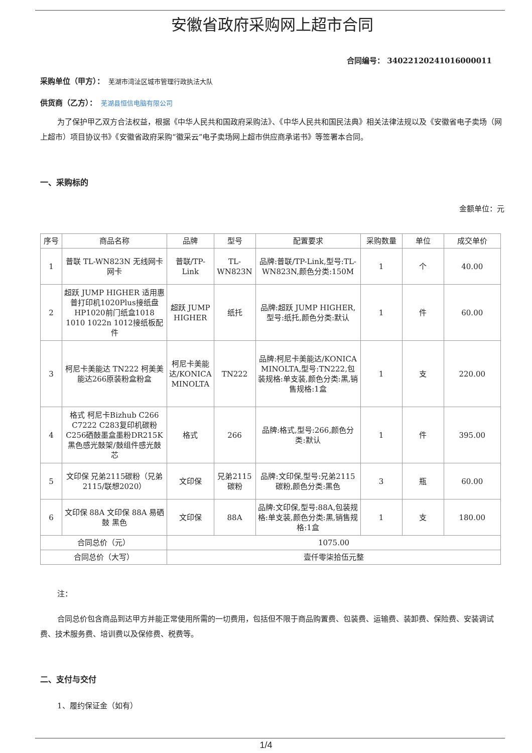安徽省政府采购网上超市合同
合同编号： 340221202410160000​11
采购单位（甲方）：　芜湖市湾沚区城市管理行政执法大队
供货商（乙方）：　芜湖县恒信电脑有限公司
为了保护甲乙双方合法权益，根据《中华人民共和国政府采购法》、《中华人民共和国民法典》相关法律法规以及《安徽省电子卖场（网上超市）项目协议书》《安徽省政府采购“徽采云”电子卖场网上超市供应商承诺书》等签署本合同。
一、采购标的
金额单位：元
| 序号 | 商品名称 | 品牌 | 型号 | 配置要求 | 采购数量 | 单位 | 成交单价 |
| --- | --- | --- | --- | --- | --- | --- | --- |
| 1 | 普联 TL-WN823N 无线网卡 网卡 | 普联/TP-Link | TL-WN823N | 品牌:普联/TP-Link,型号:TL-WN823N,颜色分类:150M | 1 | 个 | 40.00 |
| 2 | 超跃 JUMP HIGHER 适用惠普打印机1020Plus接纸盘HP1020前门纸盒1018 1010 1022n 1012接纸板配件 | 超跃 JUMP HIGHER | 纸托 | 品牌:超跃 JUMP HIGHER,型号:纸托,颜色分类:默认 | 1 | 件 | 60.00 |
| 3 | 柯尼卡美能达 TN222 柯美美能达266原装粉盒粉盒 | 柯尼卡美能达/KONICA MINOLTA | TN222 | 品牌:柯尼卡美能达/KONICA MINOLTA,型号:TN222,包装规格:单支装,颜色分类:黑,销售规格:1盒 | 1 | 支 | 220.00 |
| 4 | 格式 柯尼卡Bizhub C266 C7222 C283复印机碳粉C256硒鼓墨盒墨粉DR215K黑色感光鼓架/鼓组件感光鼓芯 | 格式 | 266 | 品牌:格式,型号:266,颜色分类:默认 | 1 | 件 | 395.00 |
| 5 | 文印保 兄弟2115碳粉（兄弟2115/联想2020） | 文印保 | 兄弟2115碳粉 | 品牌:文印保,型号:兄弟2115碳粉,颜色分类:黑色 | 3 | 瓶 | 60.00 |
| 6 | 文印保 88A 文印保 88A 易硒鼓 黑色 | 文印保 | 88A | 品牌:文印保,型号:88A,包装规格:单支装,颜色分类:黑,销售规格:1盒 | 1 | 支 | 180.00 |
| 合同总价（元） | | 1075.00 | | | | | |
| 合同总价（大写） | | 壹仟零柒拾伍元整 | | | | | |
注：
合同总价包含商品到达甲方并能正常使用所需的一切费用，包括但不限于商品购置费、包装费、运输费、装卸费、保险费、安装调试费、技术服务费、培训费以及保修费、税费等。
二、支付与交付
1、履约保证金（如有）
1/4